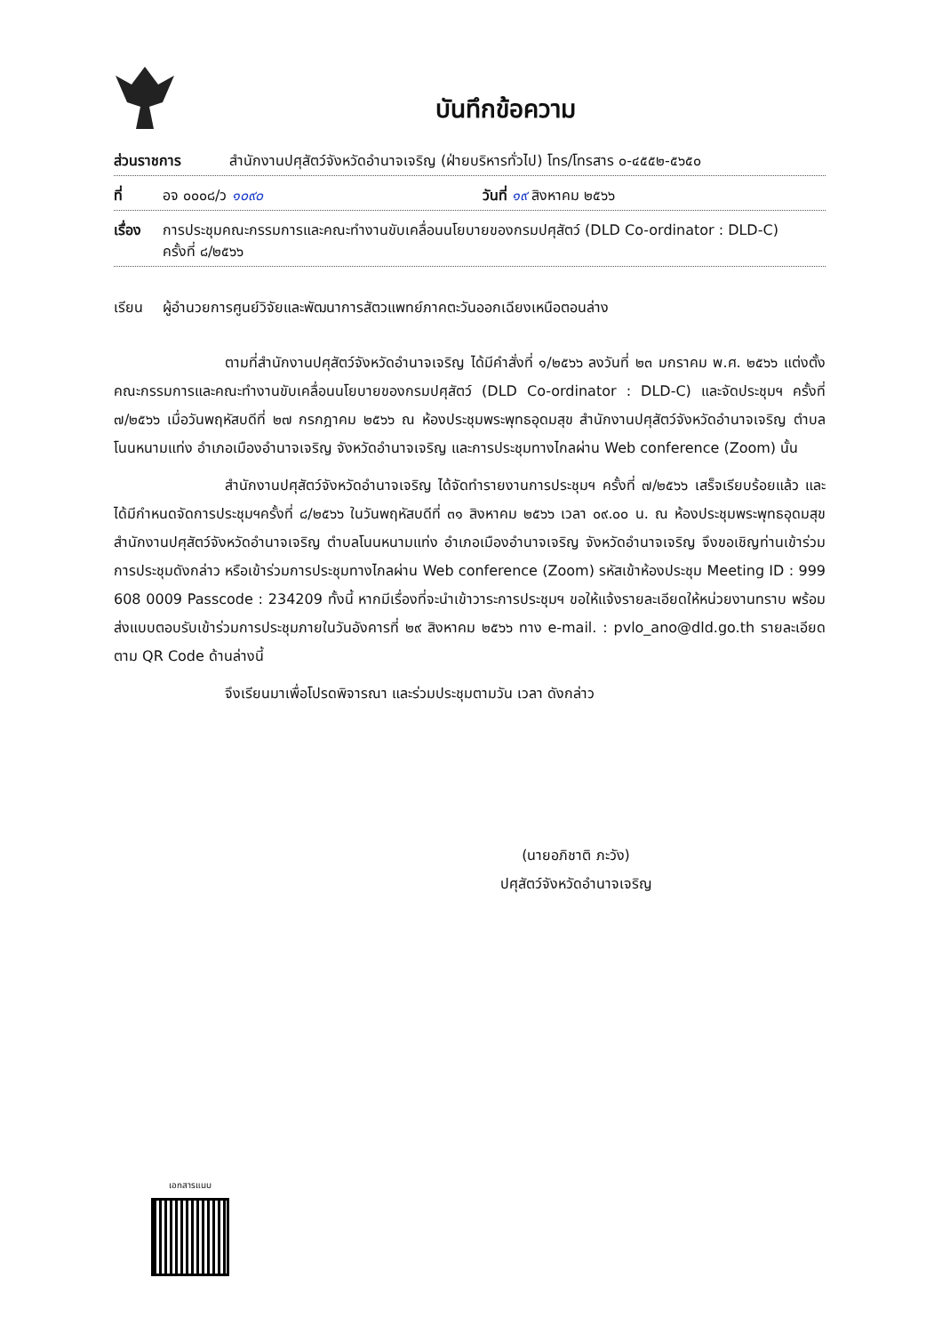บันทึกข้อความ
ส่วนราชการ สำนักงานปศุสัตว์จังหวัดอำนาจเจริญ (ฝ่ายบริหารทั่วไป) โทร/โทรสาร ๐-๔๕๕๒-๕๖๕๐
ที่ อจ ๐๐๐๘/ว ๑๐๙๐ วันที่ ๑๙ สิงหาคม ๒๕๖๖
เรื่อง การประชุมคณะกรรมการและคณะทำงานขับเคลื่อนนโยบายของกรมปศุสัตว์ (DLD Co-ordinator : DLD-C)
ครั้งที่ ๘/๒๕๖๖
เรียน ผู้อำนวยการศูนย์วิจัยและพัฒนาการสัตวแพทย์ภาคตะวันออกเฉียงเหนือตอนล่าง
ตามที่สำนักงานปศุสัตว์จังหวัดอำนาจเจริญ ได้มีคำสั่งที่ ๑/๒๕๖๖ ลงวันที่ ๒๓ มกราคม พ.ศ. ๒๕๖๖ แต่งตั้งคณะกรรมการและคณะทำงานขับเคลื่อนนโยบายของกรมปศุสัตว์ (DLD Co-ordinator : DLD-C) และจัดประชุมฯ ครั้งที่ ๗/๒๕๖๖ เมื่อวันพฤหัสบดีที่ ๒๗ กรกฎาคม ๒๕๖๖ ณ ห้องประชุมพระพุทธอุดมสุข สำนักงานปศุสัตว์จังหวัดอำนาจเจริญ ตำบลโนนหนามแท่ง อำเภอเมืองอำนาจเจริญ จังหวัดอำนาจเจริญ และการประชุมทางไกลผ่าน Web conference (Zoom) นั้น
สำนักงานปศุสัตว์จังหวัดอำนาจเจริญ ได้จัดทำรายงานการประชุมฯ ครั้งที่ ๗/๒๕๖๖ เสร็จเรียบร้อยแล้ว และได้มีกำหนดจัดการประชุมฯครั้งที่ ๘/๒๕๖๖ ในวันพฤหัสบดีที่ ๓๑ สิงหาคม ๒๕๖๖ เวลา ๐๙.๐๐ น. ณ ห้องประชุมพระพุทธอุดมสุข สำนักงานปศุสัตว์จังหวัดอำนาจเจริญ ตำบลโนนหนามแท่ง อำเภอเมืองอำนาจเจริญ จังหวัดอำนาจเจริญ จึงขอเชิญท่านเข้าร่วมการประชุมดังกล่าว หรือเข้าร่วมการประชุมทางไกลผ่าน Web conference (Zoom) รหัสเข้าห้องประชุม Meeting ID : 999 608 0009 Passcode : 234209 ทั้งนี้ หากมีเรื่องที่จะนำเข้าวาระการประชุมฯ ขอให้แจ้งรายละเอียดให้หน่วยงานทราบ พร้อมส่งแบบตอบรับเข้าร่วมการประชุมภายในวันอังคารที่ ๒๙ สิงหาคม ๒๕๖๖ ทาง e-mail. : pvlo_ano@dld.go.th รายละเอียดตาม QR Code ด้านล่างนี้
จึงเรียนมาเพื่อโปรดพิจารณา และร่วมประชุมตามวัน เวลา ดังกล่าว
(นายอภิชาติ ภะวัง)
ปศุสัตว์จังหวัดอำนาจเจริญ
เอกสารแนบ